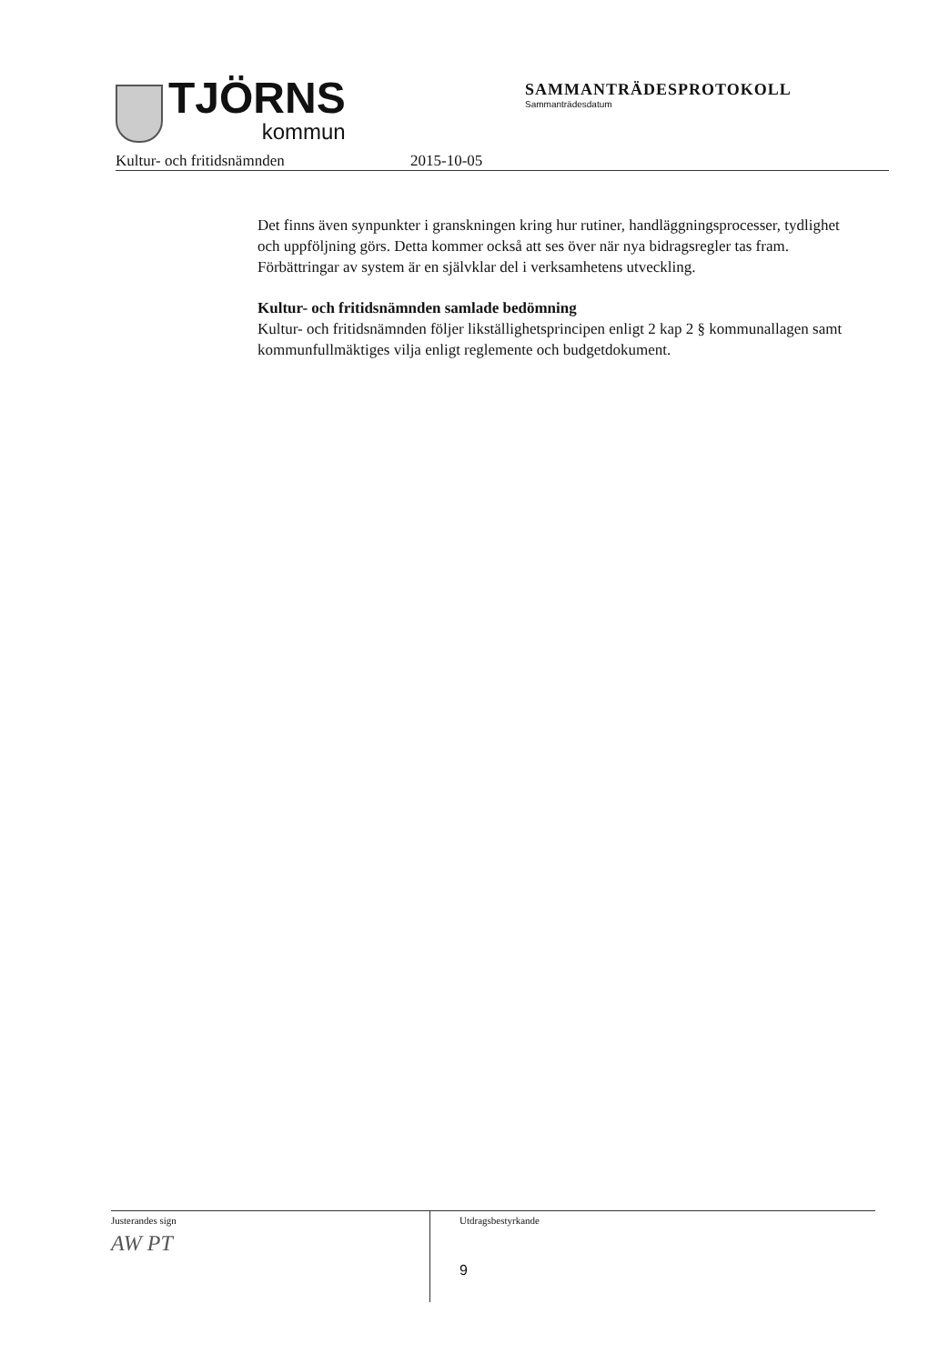TJÖRNS
kommun
SAMMANTRÄDESPROTOKOLL
Sammanträdesdatum
Kultur- och fritidsnämnden 2015-10-05
Det finns även synpunkter i granskningen kring hur rutiner, handläggningsprocesser, tydlighet och uppföljning görs. Detta kommer också att ses över när nya bidragsregler tas fram. Förbättringar av system är en självklar del i verksamhetens utveckling.
Kultur- och fritidsnämnden samlade bedömning
Kultur- och fritidsnämnden följer likställighetsprincipen enligt 2 kap 2 § kommunallagen samt kommunfullmäktiges vilja enligt reglemente och budgetdokument.
Justerandes sign
AW PT
Utdragsbestyrkande
9